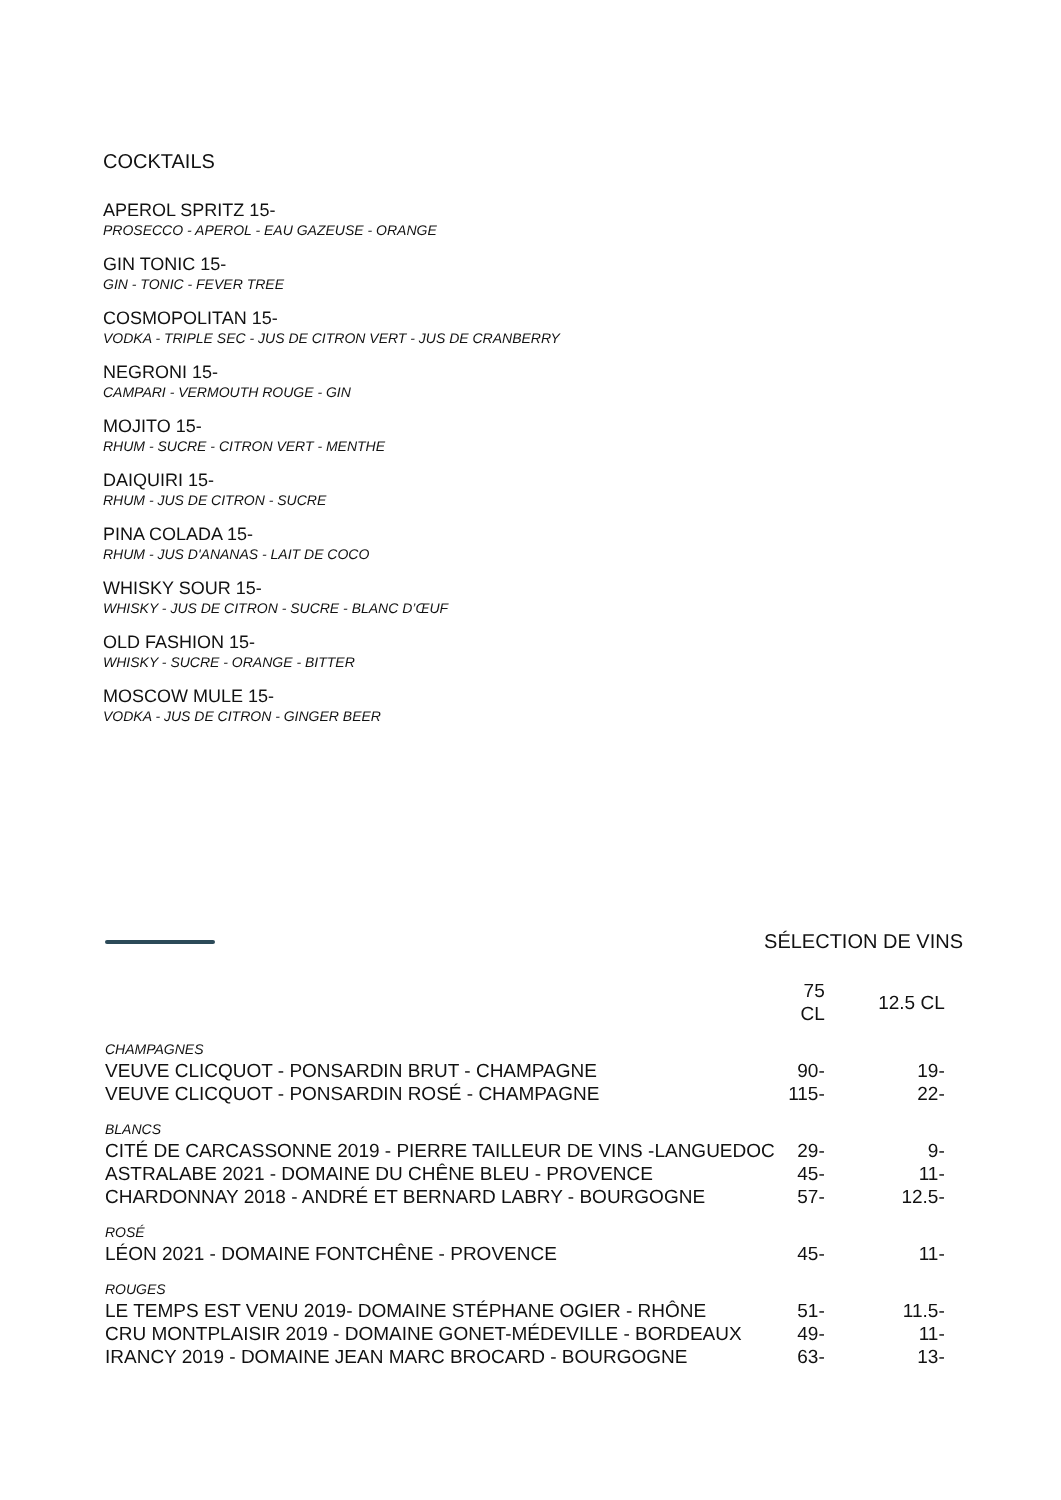COCKTAILS
APEROL SPRITZ 15-
PROSECCO - APEROL - EAU GAZEUSE - ORANGE
GIN TONIC 15-
GIN - TONIC - FEVER TREE
COSMOPOLITAN 15-
VODKA - TRIPLE SEC - JUS DE CITRON VERT - JUS DE CRANBERRY
NEGRONI 15-
CAMPARI - VERMOUTH ROUGE - GIN
MOJITO 15-
RHUM - SUCRE - CITRON VERT - MENTHE
DAIQUIRI 15-
RHUM - JUS DE CITRON - SUCRE
PINA COLADA 15-
RHUM - JUS D'ANANAS - LAIT DE COCO
WHISKY SOUR 15-
WHISKY - JUS DE CITRON - SUCRE - BLANC D’ŒUF
OLD FASHION 15-
WHISKY - SUCRE - ORANGE - BITTER
MOSCOW MULE 15-
VODKA - JUS DE CITRON - GINGER BEER
SÉLECTION DE VINS
| | 75 CL | 12.5 CL |
| --- | --- | --- |
| CHAMPAGNES | | |
| VEUVE CLICQUOT - PONSARDIN BRUT - CHAMPAGNE | 90- | 19- |
| VEUVE CLICQUOT - PONSARDIN ROSÉ - CHAMPAGNE | 115- | 22- |
| BLANCS | | |
| CITÉ DE CARCASSONNE 2019 - PIERRE TAILLEUR DE VINS -LANGUEDOC | 29- | 9- |
| ASTRALABE 2021 - DOMAINE DU CHÊNE BLEU - PROVENCE | 45- | 11- |
| CHARDONNAY 2018 - ANDRÉ ET BERNARD LABRY - BOURGOGNE | 57- | 12.5- |
| ROSÉ | | |
| LÉON 2021 - DOMAINE FONTCHÊNE - PROVENCE | 45- | 11- |
| ROUGES | | |
| LE TEMPS EST VENU 2019- DOMAINE STÉPHANE OGIER - RHÔNE | 51- | 11.5- |
| CRU MONTPLAISIR 2019 - DOMAINE GONET-MÉDEVILLE - BORDEAUX | 49- | 11- |
| IRANCY 2019 - DOMAINE JEAN MARC BROCARD - BOURGOGNE | 63- | 13- |